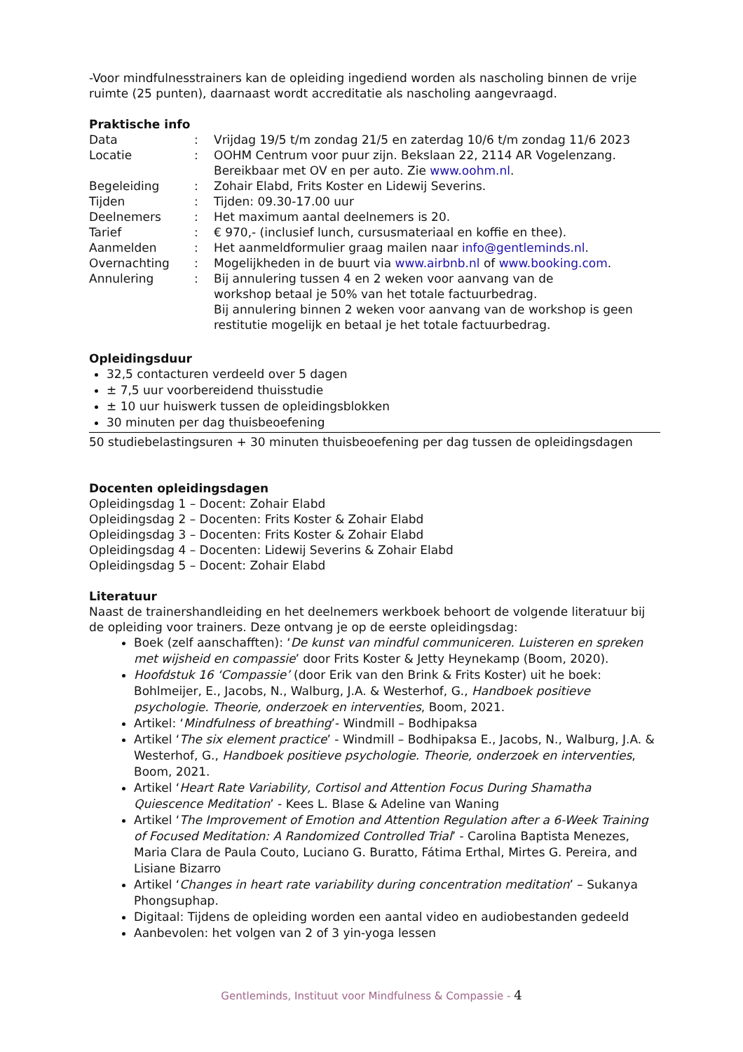-Voor mindfulnesstrainers kan de opleiding ingediend worden als nascholing binnen de vrije ruimte (25 punten), daarnaast wordt accreditatie als nascholing aangevraagd.
Praktische info
| Data | : | Vrijdag 19/5 t/m zondag 21/5 en zaterdag 10/6 t/m zondag 11/6 2023 |
| Locatie | : | OOHM Centrum voor puur zijn. Bekslaan 22, 2114 AR Vogelenzang. Bereikbaar met OV en per auto. Zie www.oohm.nl . |
| Begeleiding | : | Zohair Elabd, Frits Koster en Lidewij Severins. |
| Tijden | : | Tijden: 09.30-17.00 uur |
| Deelnemers | : | Het maximum aantal deelnemers is 20. |
| Tarief | : | € 970,- (inclusief lunch, cursusmateriaal en koffie en thee). |
| Aanmelden | : | Het aanmeldformulier graag mailen naar info@gentleminds.nl . |
| Overnachting | : | Mogelijkheden in de buurt via www.airbnb.nl of www.booking.com . |
| Annulering | : | Bij annulering tussen 4 en 2 weken voor aanvang van de workshop betaal je 50% van het totale factuurbedrag. Bij annulering binnen 2 weken voor aanvang van de workshop is geen restitutie mogelijk en betaal je het totale factuurbedrag. |
Opleidingsduur
32,5 contacturen verdeeld over 5 dagen
± 7,5 uur voorbereidend thuisstudie
± 10 uur huiswerk tussen de opleidingsblokken
30 minuten per dag thuisbeoefening
50 studiebelastingsuren + 30 minuten thuisbeoefening per dag tussen de opleidingsdagen
Docenten opleidingsdagen
Opleidingsdag 1 – Docent: Zohair Elabd
Opleidingsdag 2 – Docenten: Frits Koster & Zohair Elabd
Opleidingsdag 3 – Docenten: Frits Koster & Zohair Elabd
Opleidingsdag 4 – Docenten: Lidewij Severins & Zohair Elabd
Opleidingsdag 5 – Docent: Zohair Elabd
Literatuur
Naast de trainershandleiding en het deelnemers werkboek behoort de volgende literatuur bij de opleiding voor trainers. Deze ontvang je op de eerste opleidingsdag:
Boek (zelf aanschafften): ‘De kunst van mindful communiceren. Luisteren en spreken met wijsheid en compassie’ door Frits Koster & Jetty Heynekamp (Boom, 2020).
Hoofdstuk 16 ‘Compassie’ (door Erik van den Brink & Frits Koster) uit he boek: Bohlmeijer, E., Jacobs, N., Walburg, J.A. & Westerhof, G., Handboek positieve psychologie. Theorie, onderzoek en interventies, Boom, 2021.
Artikel: ‘Mindfulness of breathing’- Windmill – Bodhipaksa
Artikel ‘The six element practice’ - Windmill – Bodhipaksa E., Jacobs, N., Walburg, J.A. & Westerhof, G., Handboek positieve psychologie. Theorie, onderzoek en interventies, Boom, 2021.
Artikel ‘Heart Rate Variability, Cortisol and Attention Focus During Shamatha Quiescence Meditation’ - Kees L. Blase & Adeline van Waning
Artikel ‘The Improvement of Emotion and Attention Regulation after a 6-Week Training of Focused Meditation: A Randomized Controlled Trial’ - Carolina Baptista Menezes, Maria Clara de Paula Couto, Luciano G. Buratto, Fátima Erthal, Mirtes G. Pereira, and Lisiane Bizarro
Artikel ‘Changes in heart rate variability during concentration meditation’ – Sukanya Phongsuphap.
Digitaal: Tijdens de opleiding worden een aantal video en audiobestanden gedeeld
Aanbevolen: het volgen van 2 of 3 yin-yoga lessen
Gentleminds, Instituut voor Mindfulness & Compassie - 4